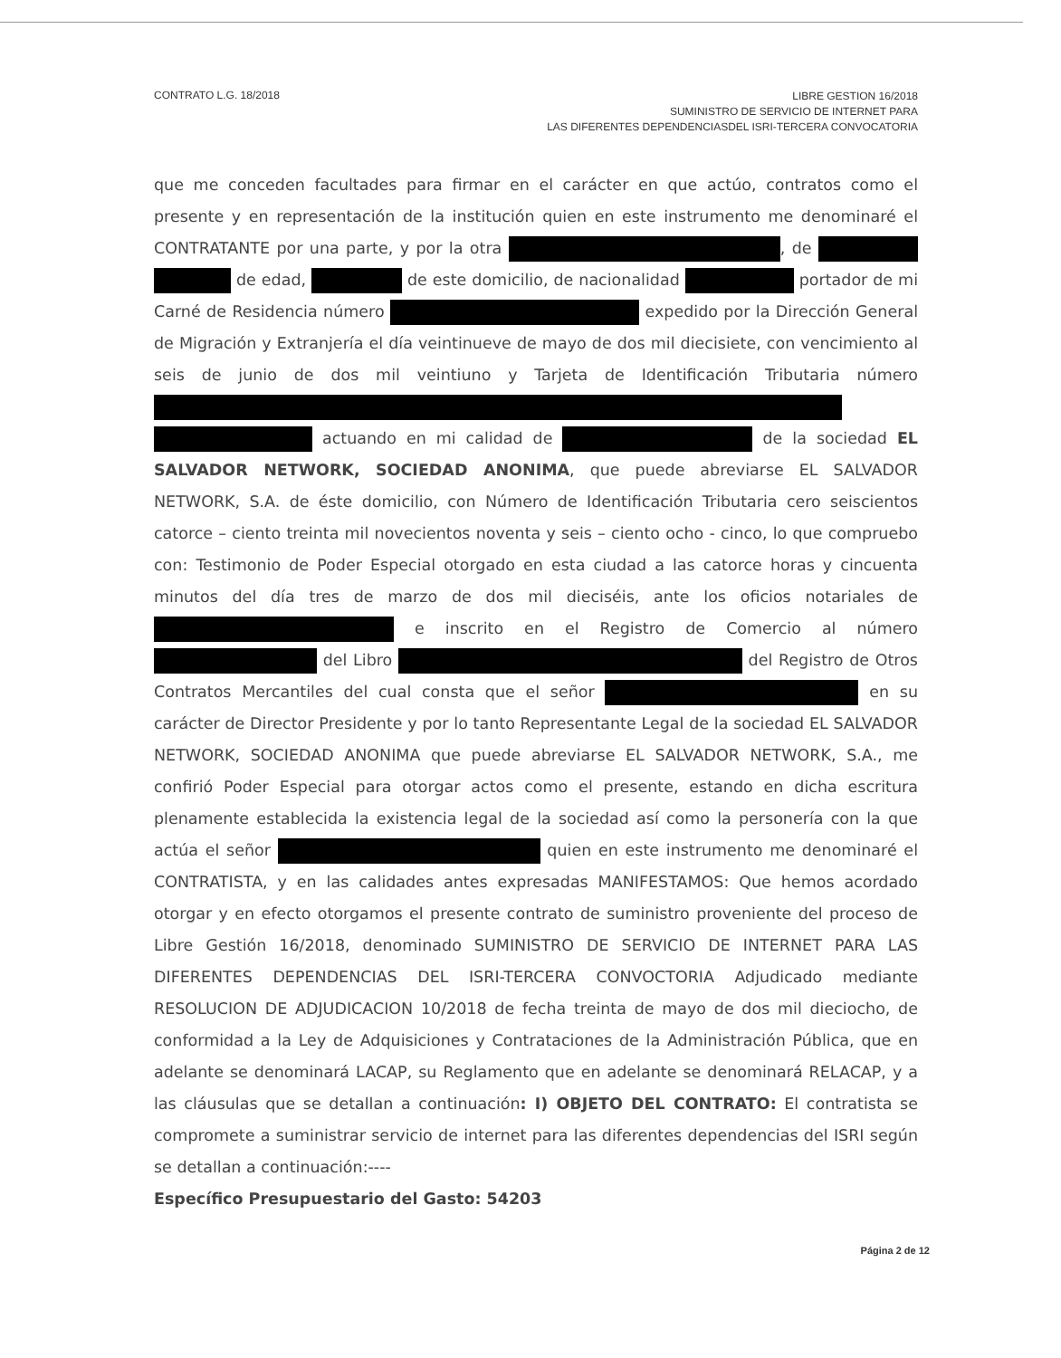CONTRATO L.G. 18/2018
LIBRE GESTION 16/2018
SUMINISTRO DE SERVICIO DE INTERNET PARA
LAS DIFERENTES DEPENDENCIASDEL ISRI-TERCERA CONVOCATORIA
que me conceden facultades para firmar en el carácter en que actúo, contratos como el presente y en representación de la institución quien en este instrumento me denominaré el CONTRATANTE por una parte, y por la otra , de de edad, de este domicilio, de nacionalidad portador de mi Carné de Residencia número expedido por la Dirección General de Migración y Extranjería el día veintinueve de mayo de dos mil diecisiete, con vencimiento al seis de junio de dos mil veintiuno y Tarjeta de Identificación Tributaria número actuando en mi calidad de de la sociedad EL SALVADOR NETWORK, SOCIEDAD ANONIMA, que puede abreviarse EL SALVADOR NETWORK, S.A. de éste domicilio, con Número de Identificación Tributaria cero seiscientos catorce – ciento treinta mil novecientos noventa y seis – ciento ocho - cinco, lo que compruebo con: Testimonio de Poder Especial otorgado en esta ciudad a las catorce horas y cincuenta minutos del día tres de marzo de dos mil dieciséis, ante los oficios notariales de e inscrito en el Registro de Comercio al número del Libro del Registro de Otros Contratos Mercantiles del cual consta que el señor en su carácter de Director Presidente y por lo tanto Representante Legal de la sociedad EL SALVADOR NETWORK, SOCIEDAD ANONIMA que puede abreviarse EL SALVADOR NETWORK, S.A., me confirió Poder Especial para otorgar actos como el presente, estando en dicha escritura plenamente establecida la existencia legal de la sociedad así como la personería con la que actúa el señor quien en este instrumento me denominaré el CONTRATISTA, y en las calidades antes expresadas MANIFESTAMOS: Que hemos acordado otorgar y en efecto otorgamos el presente contrato de suministro proveniente del proceso de Libre Gestión 16/2018, denominado SUMINISTRO DE SERVICIO DE INTERNET PARA LAS DIFERENTES DEPENDENCIAS DEL ISRI-TERCERA CONVOCTORIA Adjudicado mediante RESOLUCION DE ADJUDICACION 10/2018 de fecha treinta de mayo de dos mil dieciocho, de conformidad a la Ley de Adquisiciones y Contrataciones de la Administración Pública, que en adelante se denominará LACAP, su Reglamento que en adelante se denominará RELACAP, y a las cláusulas que se detallan a continuación: I) OBJETO DEL CONTRATO: El contratista se compromete a suministrar servicio de internet para las diferentes dependencias del ISRI según se detallan a continuación:----
Específico Presupuestario del Gasto: 54203
Página 2 de 12